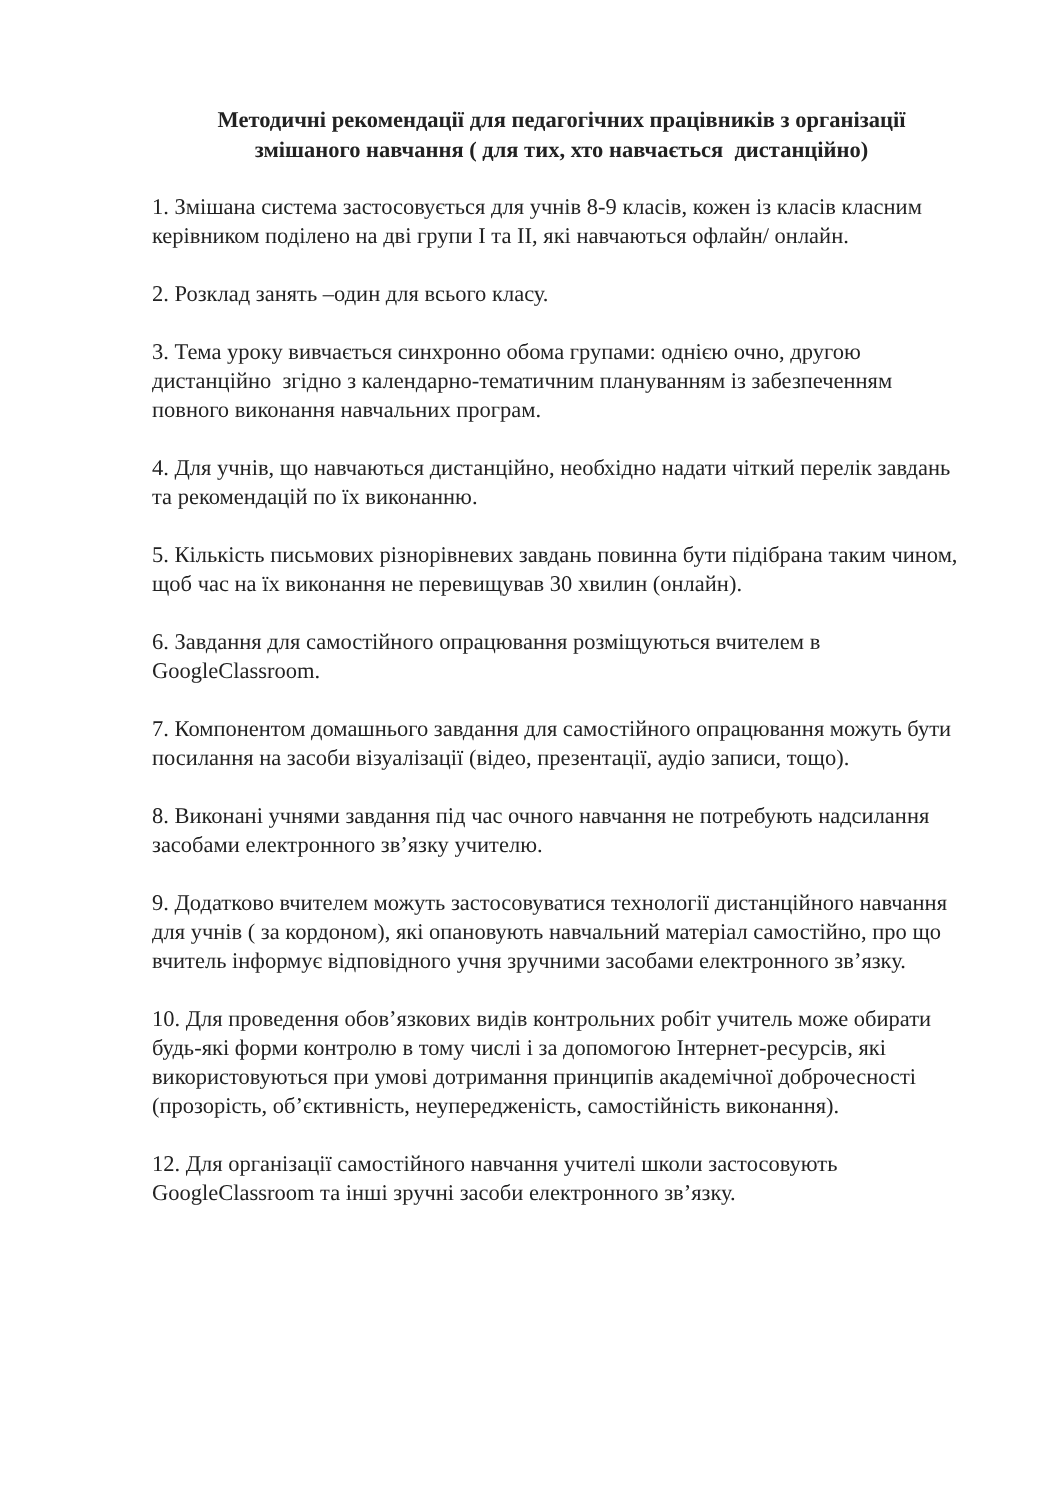Методичні рекомендації для педагогічних працівників з організації
змішаного навчання ( для тих, хто навчається дистанційно)
1. Змішана система застосовується для учнів 8-9 класів, кожен із класів класним керівником поділено на дві групи I та II, які навчаються офлайн/ онлайн.
2. Розклад занять –один для всього класу.
3. Тема уроку вивчається синхронно обома групами: однією очно, другою дистанційно згідно з календарно-тематичним плануванням із забезпеченням повного виконання навчальних програм.
4. Для учнів, що навчаються дистанційно, необхідно надати чіткий перелік завдань та рекомендацій по їх виконанню.
5. Кількість письмових різнорівневих завдань повинна бути підібрана таким чином, щоб час на їх виконання не перевищував 30 хвилин (онлайн).
6. Завдання для самостійного опрацювання розміщуються вчителем в GoogleClassroom.
7. Компонентом домашнього завдання для самостійного опрацювання можуть бути посилання на засоби візуалізації (відео, презентації, аудіо записи, тощо).
8. Виконані учнями завдання під час очного навчання не потребують надсилання засобами електронного зв’язку учителю.
9. Додатково вчителем можуть застосовуватися технології дистанційного навчання для учнів ( за кордоном), які опановують навчальний матеріал самостійно, про що вчитель інформує відповідного учня зручними засобами електронного зв’язку.
10. Для проведення обов’язкових видів контрольних робіт учитель може обирати будь-які форми контролю в тому числі і за допомогою Інтернет-ресурсів, які використовуються при умові дотримання принципів академічної доброчесності (прозорість, об’єктивність, неупередженість, самостійність виконання).
12. Для організації самостійного навчання учителі школи застосовують GoogleClassroom та інші зручні засоби електронного зв’язку.